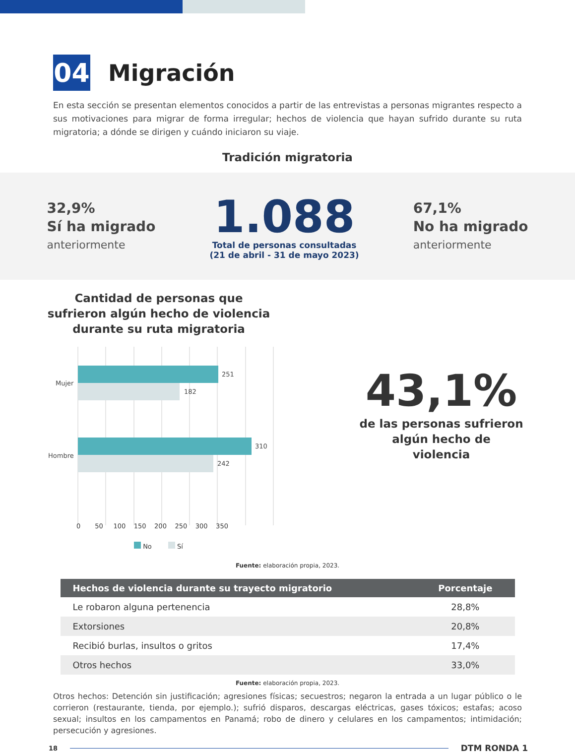04
Migración
En esta sección se presentan elementos conocidos a partir de las entrevistas a personas migrantes respecto a sus motivaciones para migrar de forma irregular; hechos de violencia que hayan sufrido durante su ruta migratoria; a dónde se dirigen y cuándo iniciaron su viaje.
Tradición migratoria
32,9%
Sí ha migrado
anteriormente
1.088
Total de personas consultadas
(21 de abril - 31 de mayo 2023)
67,1%
No ha migrado
anteriormente
Cantidad de personas que
sufrieron algún hecho de violencia
durante su ruta migratoria
Mujer
Hombre
251
182
310
242
0 50 100 150 200 250 300 350
No Sí
43,1%
de las personas sufrieron
algún hecho de
violencia
Fuente: elaboración propia, 2023.
| Hechos de violencia durante su trayecto migratorio | Porcentaje |
| --- | --- |
| Le robaron alguna pertenencia | 28,8% |
| Extorsiones | 20,8% |
| Recibió burlas, insultos o gritos | 17,4% |
| Otros hechos | 33,0% |
Fuente: elaboración propia, 2023.
Otros hechos: Detención sin justificación; agresiones físicas; secuestros; negaron la entrada a un lugar público o le corrieron (restaurante, tienda, por ejemplo.); sufrió disparos, descargas eléctricas, gases tóxicos; estafas; acoso sexual; insultos en los campamentos en Panamá; robo de dinero y celulares en los campamentos; intimidación; persecución y agresiones.
18 DTM RONDA 1